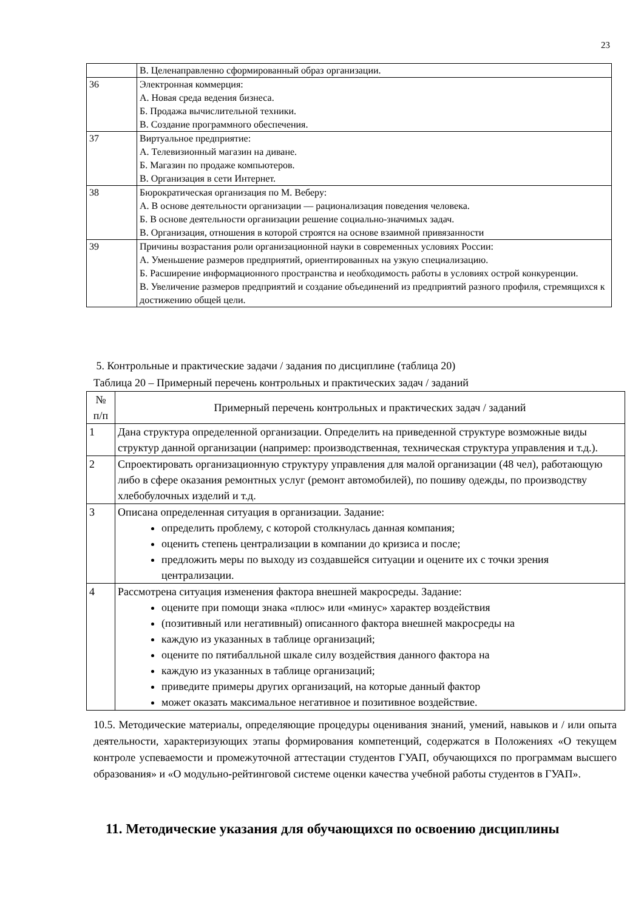23
| | В. Целенаправленно сформированный образ организации. |
| 36 | Электронная коммерция: А. Новая среда ведения бизнеса. Б. Продажа вычислительной техники. В. Создание программного обеспечения. |
| 37 | Виртуальное предприятие: А. Телевизионный магазин на диване. Б. Магазин по продаже компьютеров. В. Организация в сети Интернет. |
| 38 | Бюрократическая организация по М. Веберу: А. В основе деятельности организации — рационализация поведения человека. Б. В основе деятельности организации решение социально-значимых задач. В. Организация, отношения в которой строятся на основе взаимной привязанности |
| 39 | Причины возрастания роли организационной науки в современных условиях России: А. Уменьшение размеров предприятий, ориентированных на узкую специализацию. Б. Расширение информационного пространства и необходимость работы в условиях острой конкуренции. В. Увеличение размеров предприятий и создание объединений из предприятий разного профиля, стремящихся к достижению общей цели. |
5. Контрольные и практические задачи / задания по дисциплине (таблица 20)
Таблица 20 – Примерный перечень контрольных и практических задач / заданий
| № п/п | Примерный перечень контрольных и практических задач / заданий |
| --- | --- |
| 1 | Дана структура определенной организации. Определить на приведенной структуре возможные виды структур данной организации (например: производственная, техническая структура управления и т.д.). |
| 2 | Спроектировать организационную структуру управления для малой организации (48 чел), работающую либо в сфере оказания ремонтных услуг (ремонт автомобилей), по пошиву одежды, по производству хлебобулочных изделий и т.д. |
| 3 | Описана определенная ситуация в организации. Задание: определить проблему, с которой столкнулась данная компания; оценить степень централизации в компании до кризиса и после; предложить меры по выходу из создавшейся ситуации и оцените их с точки зрения централизации. |
| 4 | Рассмотрена ситуация изменения фактора внешней макросреды. Задание: оцените при помощи знака «плюс» или «минус» характер воздействия (позитивный или негативный) описанного фактора внешней макросреды на каждую из указанных в таблице организаций; оцените по пятибалльной шкале силу воздействия данного фактора на каждую из указанных в таблице организаций; приведите примеры других организаций, на которые данный фактор может оказать максимальное негативное и позитивное воздействие. |
10.5. Методические материалы, определяющие процедуры оценивания знаний, умений, навыков и / или опыта деятельности, характеризующих этапы формирования компетенций, содержатся в Положениях «О текущем контроле успеваемости и промежуточной аттестации студентов ГУАП, обучающихся по программам высшего образования» и «О модульно-рейтинговой системе оценки качества учебной работы студентов в ГУАП».
11. Методические указания для обучающихся по освоению дисциплины